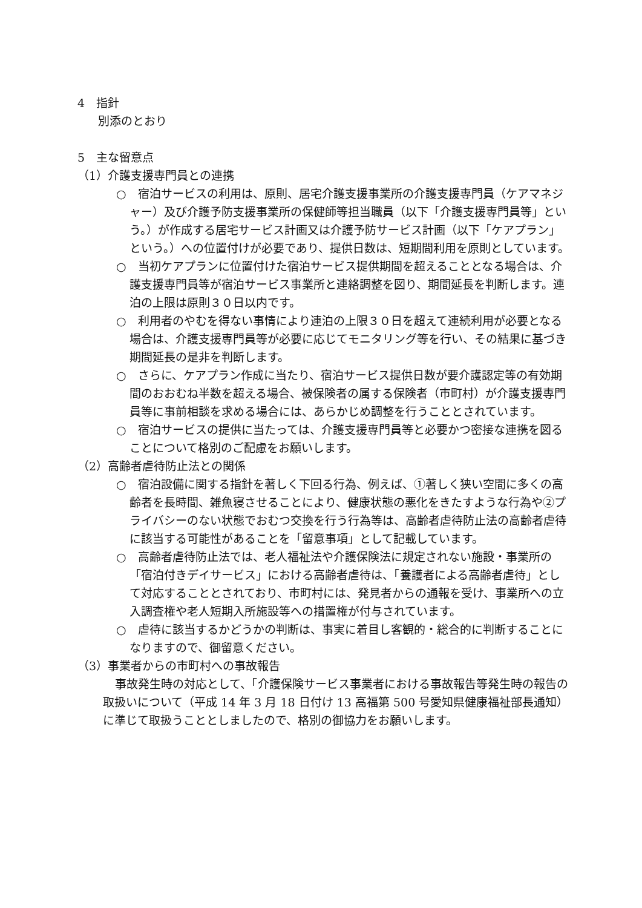4　指針
別添のとおり
5　主な留意点
（1）介護支援専門員との連携
○　宿泊サービスの利用は、原則、居宅介護支援事業所の介護支援専門員（ケアマネジャー）及び介護予防支援事業所の保健師等担当職員（以下「介護支援専門員等」という。）が作成する居宅サービス計画又は介護予防サービス計画（以下「ケアプラン」という。）への位置付けが必要であり、提供日数は、短期間利用を原則としています。
○　当初ケアプランに位置付けた宿泊サービス提供期間を超えることとなる場合は、介護支援専門員等が宿泊サービス事業所と連絡調整を図り、期間延長を判断します。連泊の上限は原則３０日以内です。
○　利用者のやむを得ない事情により連泊の上限３０日を超えて連続利用が必要となる場合は、介護支援専門員等が必要に応じてモニタリング等を行い、その結果に基づき期間延長の是非を判断します。
○　さらに、ケアプラン作成に当たり、宿泊サービス提供日数が要介護認定等の有効期間のおおむね半数を超える場合、被保険者の属する保険者（市町村）が介護支援専門員等に事前相談を求める場合には、あらかじめ調整を行うこととされています。
○　宿泊サービスの提供に当たっては、介護支援専門員等と必要かつ密接な連携を図ることについて格別のご配慮をお願いします。
（2）高齢者虐待防止法との関係
○　宿泊設備に関する指針を著しく下回る行為、例えば、①著しく狭い空間に多くの高齢者を長時間、雑魚寝させることにより、健康状態の悪化をきたすような行為や②プライバシーのない状態でおむつ交換を行う行為等は、高齢者虐待防止法の高齢者虐待に該当する可能性があることを「留意事項」として記載しています。
○　高齢者虐待防止法では、老人福祉法や介護保険法に規定されない施設・事業所の「宿泊付きデイサービス」における高齢者虐待は、「養護者による高齢者虐待」として対応することとされており、市町村には、発見者からの通報を受け、事業所への立入調査権や老人短期入所施設等への措置権が付与されています。
○　虐待に該当するかどうかの判断は、事実に着目し客観的・総合的に判断することになりますので、御留意ください。
（3）事業者からの市町村への事故報告
事故発生時の対応として、「介護保険サービス事業者における事故報告等発生時の報告の取扱いについて（平成 14 年 3 月 18 日付け 13 高福第 500 号愛知県健康福祉部長通知）に準じて取扱うこととしましたので、格別の御協力をお願いします。